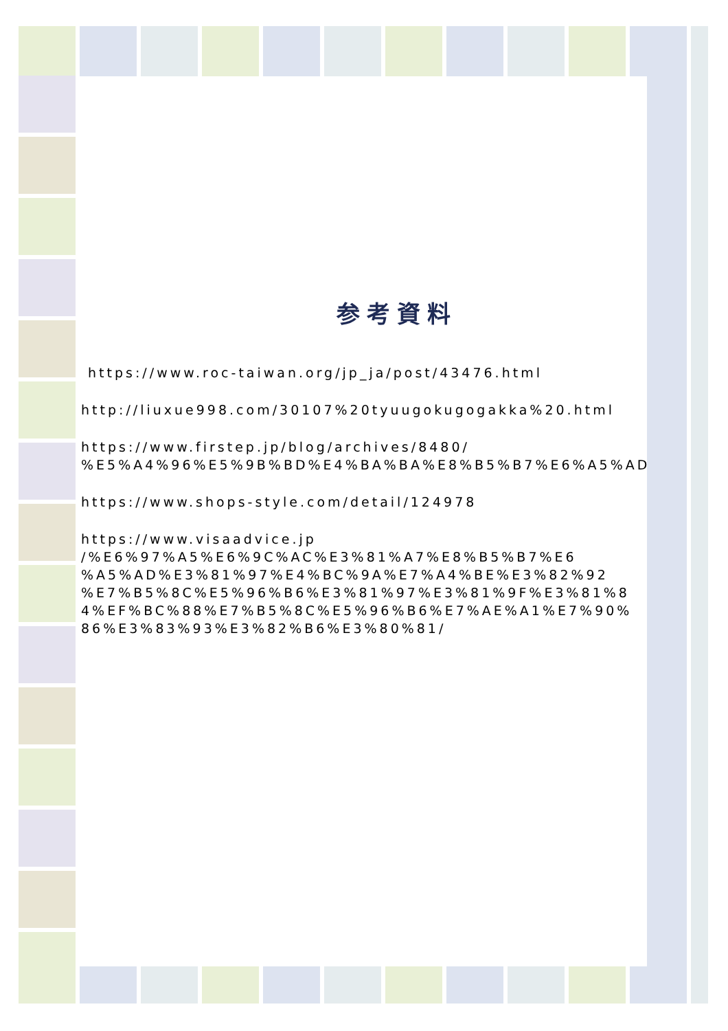参考資料
https://www.roc-taiwan.org/jp_ja/post/43476.html
http://liuxue998.com/30107%20tyuugokugogakka%20.html
https://www.firstep.jp/blog/archives/8480/
%E5%A4%96%E5%9B%BD%E4%BA%BA%E8%B5%B7%E6%A5%AD
https://www.shops-style.com/detail/124978
https://www.visaadvice.jp
/%E6%97%A5%E6%9C%AC%E3%81%A7%E8%B5%B7%E6
%A5%AD%E3%81%97%E4%BC%9A%E7%A4%BE%E3%82%92
%E7%B5%8C%E5%96%B6%E3%81%97%E3%81%9F%E3%81%8
4%EF%BC%88%E7%B5%8C%E5%96%B6%E7%AE%A1%E7%90%
86%E3%83%93%E3%82%B6%E3%80%81/